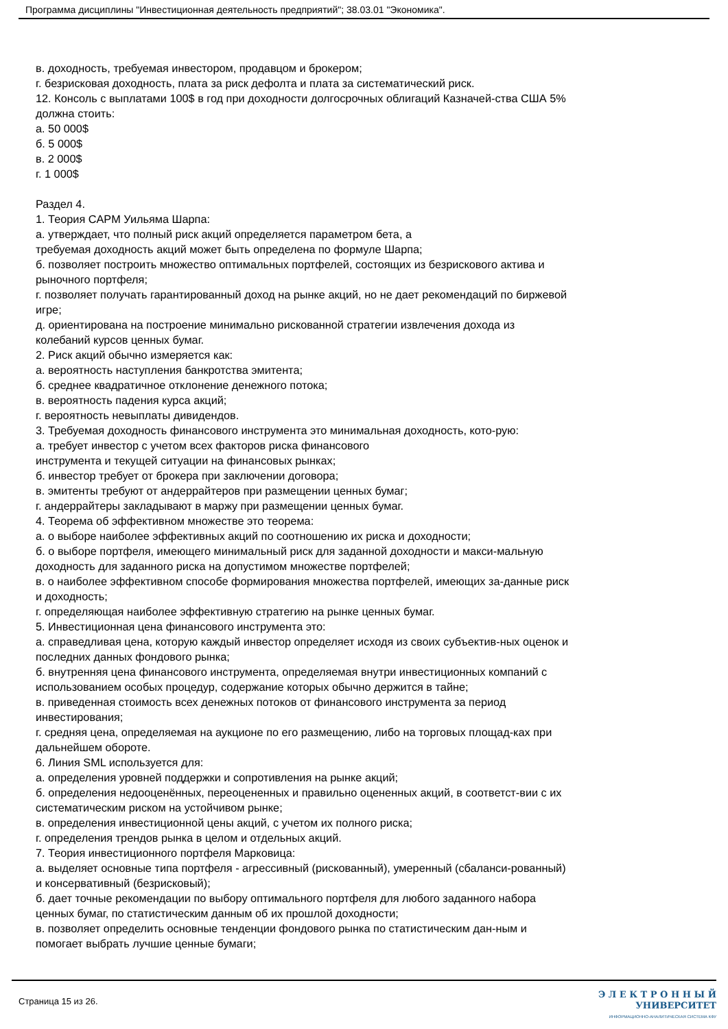Программа дисциплины "Инвестиционная деятельность предприятий"; 38.03.01 "Экономика".
в. доходность, требуемая инвестором, продавцом и брокером;
г. безрисковая доходность, плата за риск дефолта и плата за систематический риск.
12. Консоль с выплатами 100$ в год при доходности долгосрочных облигаций Казначей-ства США 5% должна стоить:
а. 50 000$
б. 5 000$
в. 2 000$
г. 1 000$
Раздел 4.
1. Теория CAPM Уильяма Шарпа:
а. утверждает, что полный риск акций определяется параметром бета, а
требуемая доходность акций может быть определена по формуле Шарпа;
б. позволяет построить множество оптимальных портфелей, состоящих из безрискового актива и рыночного портфеля;
г. позволяет получать гарантированный доход на рынке акций, но не дает рекомендаций по биржевой игре;
д. ориентирована на построение минимально рискованной стратегии извлечения дохода из колебаний курсов ценных бумаг.
2. Риск акций обычно измеряется как:
а. вероятность наступления банкротства эмитента;
б. среднее квадратичное отклонение денежного потока;
в. вероятность падения курса акций;
г. вероятность невыплаты дивидендов.
3. Требуемая доходность финансового инструмента это минимальная доходность, кото-рую:
а. требует инвестор с учетом всех факторов риска финансового
инструмента и текущей ситуации на финансовых рынках;
б. инвестор требует от брокера при заключении договора;
в. эмитенты требуют от андеррайтеров при размещении ценных бумаг;
г. андеррайтеры закладывают в маржу при размещении ценных бумаг.
4. Теорема об эффективном множестве это теорема:
а. о выборе наиболее эффективных акций по соотношению их риска и доходности;
б. о выборе портфеля, имеющего минимальный риск для заданной доходности и макси-мальную доходность для заданного риска на допустимом множестве портфелей;
в. о наиболее эффективном способе формирования множества портфелей, имеющих за-данные риск и доходность;
г. определяющая наиболее эффективную стратегию на рынке ценных бумаг.
5. Инвестиционная цена финансового инструмента это:
а. справедливая цена, которую каждый инвестор определяет исходя из своих субъектив-ных оценок и последних данных фондового рынка;
б. внутренняя цена финансового инструмента, определяемая внутри инвестиционных компаний с использованием особых процедур, содержание которых обычно держится в тайне;
в. приведенная стоимость всех денежных потоков от финансового инструмента за период инвестирования;
г. средняя цена, определяемая на аукционе по его размещению, либо на торговых площад-ках при дальнейшем обороте.
6. Линия SML используется для:
а. определения уровней поддержки и сопротивления на рынке акций;
б. определения недооценённых, переоцененных и правильно оцененных акций, в соответст-вии с их систематическим риском на устойчивом рынке;
в. определения инвестиционной цены акций, с учетом их полного риска;
г. определения трендов рынка в целом и отдельных акций.
7. Теория инвестиционного портфеля Марковица:
а. выделяет основные типа портфеля - агрессивный (рискованный), умеренный (сбаланси-рованный) и консервативный (безрисковый);
б. дает точные рекомендации по выбору оптимального портфеля для любого заданного набора ценных бумаг, по статистическим данным об их прошлой доходности;
в. позволяет определить основные тенденции фондового рынка по статистическим дан-ным и помогает выбрать лучшие ценные бумаги;
Страница 15 из 26.
Э Л Е К Т Р О Н Н Ы Й
УНИВЕРСИТЕТ
ИНФОРМАЦИОННО-АНАЛИТИЧЕСКАЯ СИСТЕМА КФУ